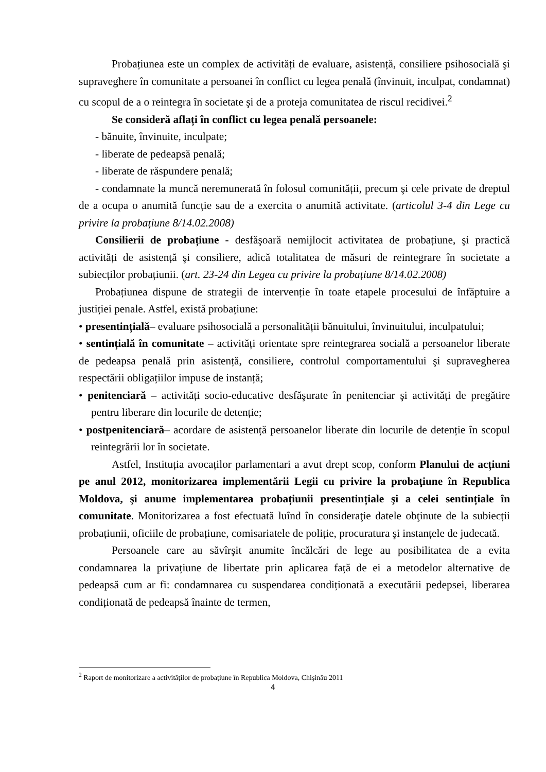Probațiunea este un complex de activități de evaluare, asistență, consiliere psihosocială şi supraveghere în comunitate a persoanei în conflict cu legea penală (învinuit, inculpat, condamnat) cu scopul de a o reintegra în societate şi de a proteja comunitatea de riscul recidivei.<sup>2</sup>
Se consideră aflați în conflict cu legea penală persoanele:
- bănuite, învinuite, inculpate;
- liberate de pedeapsă penală;
- liberate de răspundere penală;
- condamnate la muncă neremunerată în folosul comunității, precum şi cele private de dreptul de a ocupa o anumită funcție sau de a exercita o anumită activitate. (articolul 3-4 din Lege cu privire la probațiune 8/14.02.2008)
Consilierii de probațiune - desfăşoară nemijlocit activitatea de probațiune, şi practică activități de asistență şi consiliere, adică totalitatea de măsuri de reintegrare în societate a subiecților probațiunii. (art. 23-24 din Legea cu privire la probațiune 8/14.02.2008)
Probațiunea dispune de strategii de intervenție în toate etapele procesului de înfăptuire a justiției penale. Astfel, există probațiune:
• presentințială– evaluare psihosocială a personalității bănuitului, învinuitului, inculpatului;
• sentințială în comunitate – activități orientate spre reintegrarea socială a persoanelor liberate de pedeapsa penală prin asistență, consiliere, controlul comportamentului şi supravegherea respectării obligațiilor impuse de instanță;
• penitenciară – activități socio-educative desfăşurate în penitenciar şi activități de pregătire pentru liberare din locurile de detenție;
• postpenitenciară– acordare de asistență persoanelor liberate din locurile de detenție în scopul reintegrării lor în societate.
Astfel, Instituția avocaților parlamentari a avut drept scop, conform Planului de acțiuni pe anul 2012, monitorizarea implementării Legii cu privire la probaţiune în Republica Moldova, şi anume implementarea probațiunii presentințiale şi a celei sentințiale în comunitate. Monitorizarea a fost efectuată luînd în consideraţie datele obţinute de la subiecții probațiunii, oficiile de probațiune, comisariatele de poliție, procuratura şi instanțele de judecată.
Persoanele care au săvîrşit anumite încălcări de lege au posibilitatea de a evita condamnarea la privațiune de libertate prin aplicarea față de ei a metodelor alternative de pedeapsă cum ar fi: condamnarea cu suspendarea condiționată a executării pedepsei, liberarea condiționată de pedeapsă înainte de termen,
<sup>2</sup> Raport de monitorizare a activităților de probațiune în Republica Moldova, Chişinău 2011
4